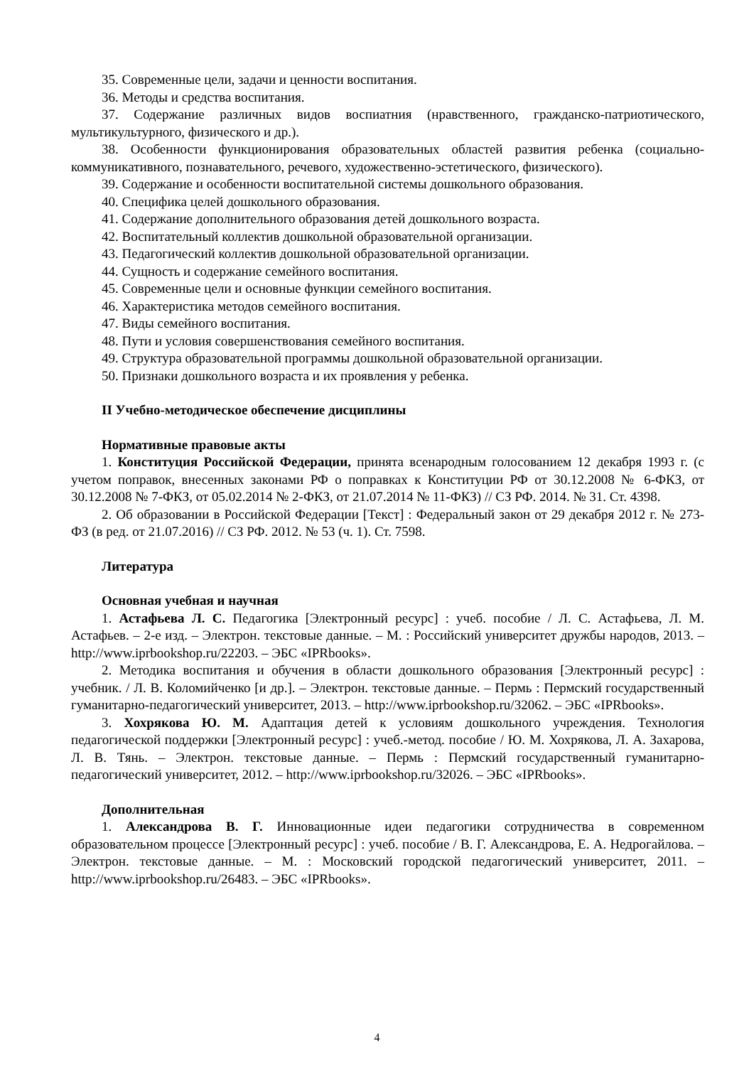35. Современные цели, задачи и ценности воспитания.
36. Методы и средства воспитания.
37. Содержание различных видов воспиатния (нравственного, гражданско-патриотического, мультикультурного, физического и др.).
38. Особенности функционирования образовательных областей развития ребенка (социально-коммуникативного, познавательного, речевого, художественно-эстетического, физического).
39. Содержание и особенности воспитательной системы дошкольного образования.
40. Специфика целей дошкольного образования.
41. Содержание дополнительного образования детей дошкольного возраста.
42. Воспитательный коллектив дошкольной образовательной организации.
43. Педагогический коллектив дошкольной образовательной организации.
44. Сущность и содержание семейного воспитания.
45. Современные цели и основные функции семейного воспитания.
46. Характеристика методов семейного воспитания.
47. Виды семейного воспитания.
48. Пути и условия совершенствования семейного воспитания.
49. Структура образовательной программы дошкольной образовательной организации.
50. Признаки дошкольного возраста и их проявления у ребенка.
II Учебно-методическое обеспечение дисциплины
Нормативные правовые акты
1. Конституция Российской Федерации, принята всенародным голосованием 12 декабря 1993 г. (с учетом поправок, внесенных законами РФ о поправках к Конституции РФ от 30.12.2008 № 6-ФКЗ, от 30.12.2008 № 7-ФКЗ, от 05.02.2014 № 2-ФКЗ, от 21.07.2014 № 11-ФКЗ) // СЗ РФ. 2014. № 31. Ст. 4398.
2. Об образовании в Российской Федерации [Текст] : Федеральный закон от 29 декабря 2012 г. № 273-ФЗ (в ред. от 21.07.2016) // СЗ РФ. 2012. № 53 (ч. 1). Ст. 7598.
Литература
Основная учебная и научная
1. Астафьева Л. С. Педагогика [Электронный ресурс] : учеб. пособие / Л. С. Астафьева, Л. М. Астафьев. – 2-е изд. – Электрон. текстовые данные. – М. : Российский университет дружбы народов, 2013. – http://www.iprbookshop.ru/22203. – ЭБС «IPRbooks».
2. Методика воспитания и обучения в области дошкольного образования [Электронный ресурс] : учебник. / Л. В. Коломийченко [и др.]. – Электрон. текстовые данные. – Пермь : Пермский государственный гуманитарно-педагогический университет, 2013. – http://www.iprbookshop.ru/32062. – ЭБС «IPRbooks».
3. Хохрякова Ю. М. Адаптация детей к условиям дошкольного учреждения. Технология педагогической поддержки [Электронный ресурс] : учеб.-метод. пособие / Ю. М. Хохрякова, Л. А. Захарова, Л. В. Тянь. – Электрон. текстовые данные. – Пермь : Пермский государственный гуманитарно-педагогический университет, 2012. – http://www.iprbookshop.ru/32026. – ЭБС «IPRbooks».
Дополнительная
1. Александрова В. Г. Инновационные идеи педагогики сотрудничества в современном образовательном процессе [Электронный ресурс] : учеб. пособие / В. Г. Александрова, Е. А. Недрогайлова. – Электрон. текстовые данные. – М. : Московский городской педагогический университет, 2011. – http://www.iprbookshop.ru/26483. – ЭБС «IPRbooks».
4